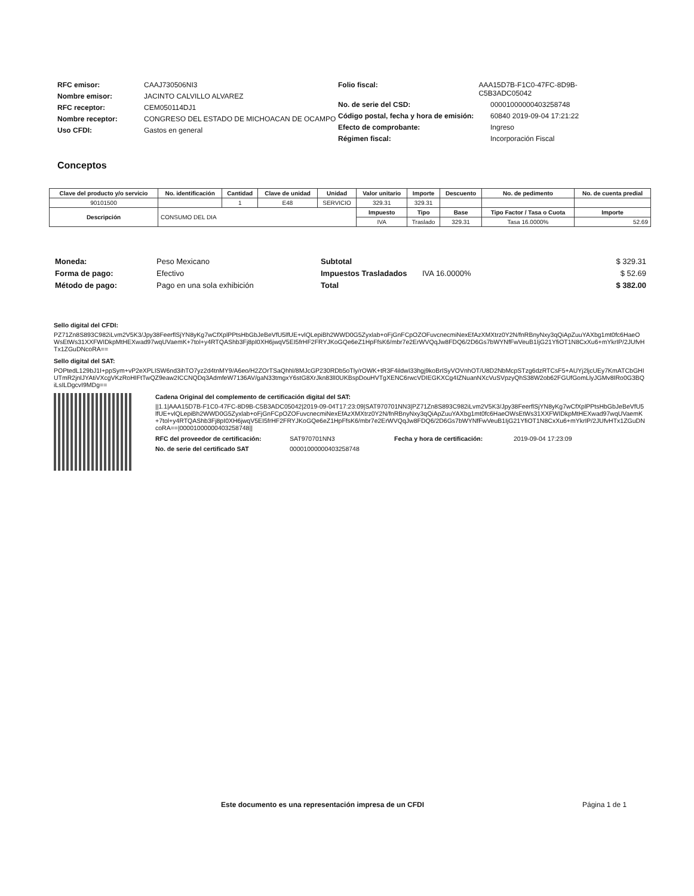RFC emisor: CAAJ730506NI3
Nombre emisor: JACINTO CALVILLO ALVAREZ
RFC receptor: CEM050114DJ1
Nombre receptor: CONGRESO DEL ESTADO DE MICHOACAN DE OCAMPO
Uso CFDI: Gastos en general
Folio fiscal: AAA15D7B-F1C0-47FC-8D9B-C5B3ADC05042
No. de serie del CSD: 00001000000403258748
Código postal, fecha y hora de emisión: 60840 2019-09-04 17:21:22
Efecto de comprobante: Ingreso
Régimen fiscal: Incorporación Fiscal
Conceptos
| Clave del producto y/o servicio | No. identificación | Cantidad | Clave de unidad | Unidad | Valor unitario | Importe | Descuento | No. de pedimento | No. de cuenta predial |
| --- | --- | --- | --- | --- | --- | --- | --- | --- | --- |
| 90101500 | | 1 | E48 | SERVICIO | 329.31 | 329.31 | | | |
| Descripción | CONSUMO DEL DIA | | | | Impuesto | Tipo | Base | Tipo Factor / Tasa o Cuota | Importe |
| | | | | | IVA | Traslado | 329.31 | Tasa 16.0000% | 52.69 |
Moneda: Peso Mexicano
Forma de pago: Efectivo
Método de pago: Pago en una sola exhibición
Subtotal $ 329.31
Impuestos Trasladados IVA 16.0000% $ 52.69
Total $ 382.00
Sello digital del CFDI:
PZ71Zn8S893C982iLvm2V5K3/Jpy38FeerflSjYN8yKg7wCfXplPPtsHbGbJeBeVfU5lfUE+vlQLepiBh2WWD0G5Zyxlab+oFjGnFCpOZOFuvcnecmiNexEfAzXMXtrz0Y2N/fnRBnyNxy3qQiApZuuYAXbg1mt0fc6HaeOWsEtWs31XXFWIDkpMtHEXwad97wqUVaemK+7tol+y4RTQAShb3Fj8pI0XH6jwqV5EI5frHF2FRYJKoGQe6eZ1HpFfsK6/mbr7e2ErWVQqJw8FDQ6/2D6Gs7bWYNfFwVeuB1IjG21YfiOT1N8CxXu6+mYkrIP/2JUfvHTx1ZGuDNcoRA==
Sello digital del SAT:
POPtedL129bJ1I+ppSym+vP2eXPLISW6nd3ihTO7yz2d4tnMY9/A6eo/H2ZOrTSaQhhl/8MJcGP230RDb5oTly/rOWK+tR3F4ildwI33hgj9koBrISyVOVnhOT/U8D2NbMcpSTzg6dzRTCsF5+AUYj2ljcUEy7KmATCbGHIUTmR2jnlJYAtiVXcgVKzRoHIFtTwQZ9eaw2ICCNQDq3AdmfeW7136AV/gaN33tmgxY6stG8XrJkn83lI0UKBspDouHVTgXENC6rwcVDIEGKXCg4IZNuanNXcVuSVpzyQhS38W2ob62FGUfGomLlyJGMv8IRo0G3BQiLsILDgcvI9MDg==
Cadena Original del complemento de certificación digital del SAT:
||1.1|AAA15D7B-F1C0-47FC-8D9B-C5B3ADC05042|2019-09-04T17:23:09|SAT970701NN3|PZ71Zn8S893C982iLvm2V5K3/Jpy38FeerflSjYN8yKg7wCfXplPPtsHbGbJeBeVfU5lfUE+vlQLepiBh2WWD0G5Zyxlab+oFjGnFCpOZOFuvcnecmiNexEfAzXMXtrz0Y2N/fnRBnyNxy3qQiApZuuYAXbg1mt0fc6HaeOWsEtWs31XXFWIDkpMtHEXwad97wqUVaemK+7tol+y4RTQAShb3Fj8pI0XH6jwqV5EI5frHF2FRYJKoGQe6eZ1HpFfsK6/mbr7e2ErWVQqJw8FDQ6/2D6Gs7bWYNfFwVeuB1IjG21YfiOT1N8CxXu6+mYkrIP/2JUfvHTx1ZGuDNcoRA==|00001000000403258748||
RFC del proveedor de certificación: SAT970701NN3 Fecha y hora de certificación: 2019-09-04 17:23:09
No. de serie del certificado SAT 00001000000403258748
Este documento es una representación impresa de un CFDI
Página 1 de 1